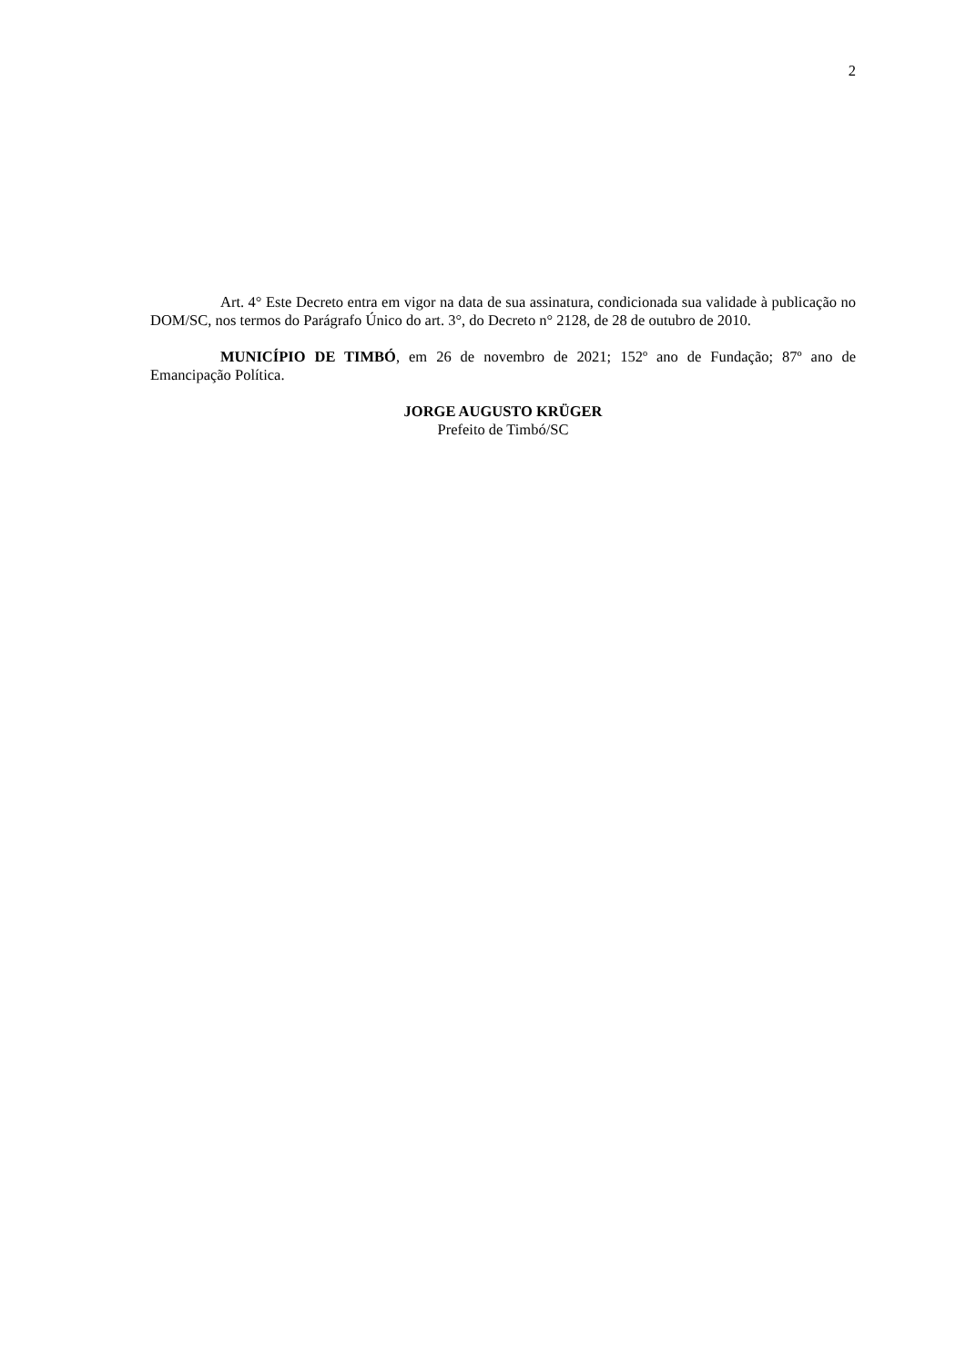2
Art. 4° Este Decreto entra em vigor na data de sua assinatura, condicionada sua validade à publicação no DOM/SC, nos termos do Parágrafo Único do art. 3°, do Decreto n° 2128, de 28 de outubro de 2010.
MUNICÍPIO DE TIMBÓ, em 26 de novembro de 2021; 152º ano de Fundação; 87º ano de Emancipação Política.
JORGE AUGUSTO KRÜGER
Prefeito de Timbó/SC